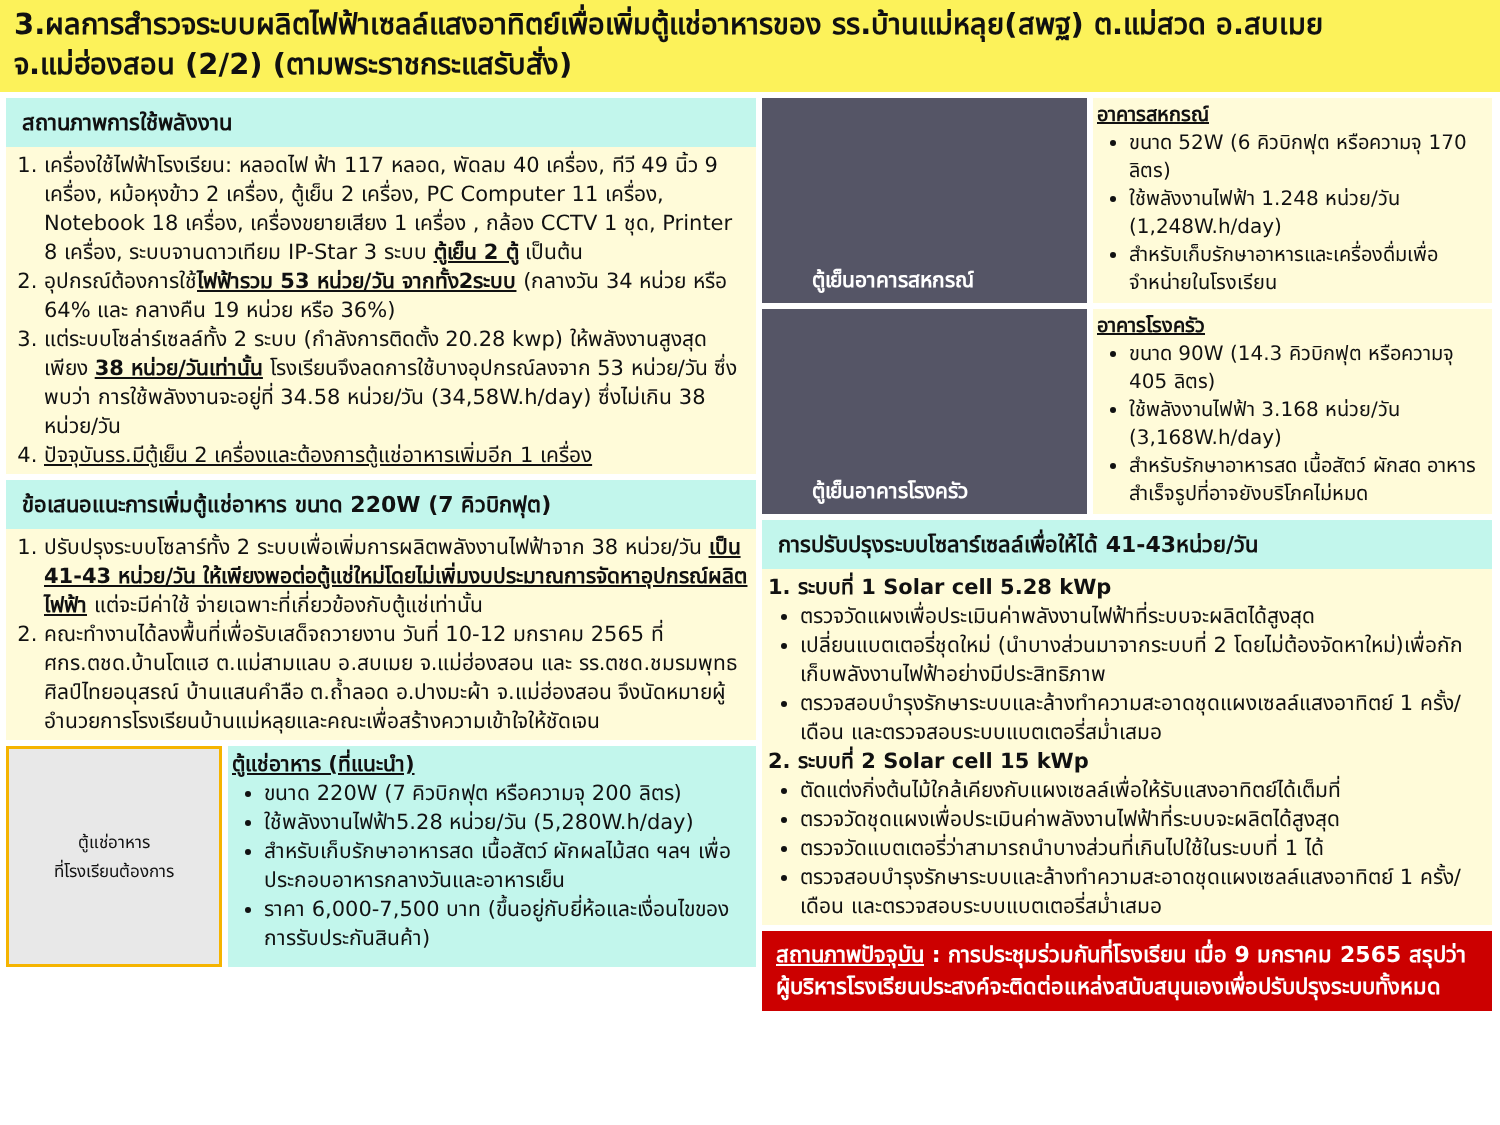3.ผลการสำรวจระบบผลิตไฟฟ้าเซลล์แสงอาทิตย์เพื่อเพิ่มตู้แช่อาหารของ รร.บ้านแม่หลุย(สพฐ) ต.แม่สวด อ.สบเมย จ.แม่ฮ่องสอน (2/2) (ตามพระราชกระแสรับสั่ง)
สถานภาพการใช้พลังงาน
1. เครื่องใช้ไฟฟ้าโรงเรียน: หลอดไฟ ฟ้า 117 หลอด, พัดลม 40 เครื่อง, ทีวี 49 นิ้ว 9 เครื่อง, หม้อหุงข้าว 2 เครื่อง, ตู้เย็น 2 เครื่อง, PC Computer 11 เครื่อง, Notebook 18 เครื่อง, เครื่องขยายเสียง 1 เครื่อง , กล้อง CCTV 1 ชุด, Printer 8 เครื่อง, ระบบจานดาวเทียม IP-Star 3 ระบบ ตู้เย็น 2 ตู้ เป็นต้น
2. อุปกรณ์ต้องการใช้ไฟฟ้ารวม 53 หน่วย/วัน จากทั้ง2ระบบ (กลางวัน 34 หน่วย หรือ 64% และ กลางคืน 19 หน่วย หรือ 36%)
3. แต่ระบบโซล่าร์เซลล์ทั้ง 2 ระบบ (กำลังการติดตั้ง 20.28 kwp) ให้พลังงานสูงสุดเพียง 38 หน่วย/วันเท่านั้น โรงเรียนจึงลดการใช้บางอุปกรณ์ลงจาก 53 หน่วย/วัน ซึ่งพบว่า การใช้พลังงานจะอยู่ที่ 34.58 หน่วย/วัน (34,58W.h/day) ซึ่งไม่เกิน 38 หน่วย/วัน
4. ปัจจุบันรร.มีตู้เย็น 2 เครื่องและต้องการตู้แช่อาหารเพิ่มอีก 1 เครื่อง
ข้อเสนอแนะการเพิ่มตู้แช่อาหาร ขนาด 220W (7 คิวบิกฟุต)
1. ปรับปรุงระบบโซลาร์ทั้ง 2 ระบบเพื่อเพิ่มการผลิตพลังงานไฟฟ้าจาก 38 หน่วย/วัน เป็น 41-43 หน่วย/วัน ให้เพียงพอต่อตู้แช่ใหม่โดยไม่เพิ่มงบประมาณการจัดหาอุปกรณ์ผลิตไฟฟ้า แต่จะมีค่าใช้ จ่ายเฉพาะที่เกี่ยวข้องกับตู้แช่เท่านั้น
2. คณะทำงานได้ลงพื้นที่เพื่อรับเสด็จถวายงาน วันที่ 10-12 มกราคม 2565 ที่ ศกร.ตชด.บ้านโตแฮ ต.แม่สามแลบ อ.สบเมย จ.แม่ฮ่องสอน และ รร.ตชด.ชมรมพุทธศิลป์ไทยอนุสรณ์ บ้านแสนคำลือ ต.ถ้ำลอด อ.ปางมะผ้า จ.แม่ฮ่องสอน จึงนัดหมายผู้อำนวยการโรงเรียนบ้านแม่หลุยและคณะเพื่อสร้างความเข้าใจให้ชัดเจน
ตู้แช่อาหาร
ที่โรงเรียนต้องการ
ตู้แช่อาหาร (ที่แนะนำ)
ขนาด 220W (7 คิวบิกฟุต หรือความจุ 200 ลิตร)
ใช้พลังงานไฟฟ้า5.28 หน่วย/วัน (5,280W.h/day)
สำหรับเก็บรักษาอาหารสด เนื้อสัตว์ ผักผลไม้สด ฯลฯ เพื่อประกอบอาหารกลางวันและอาหารเย็น
ราคา 6,000-7,500 บาท (ขึ้นอยู่กับยี่ห้อและเงื่อนไขของการรับประกันสินค้า)
ตู้เย็นอาคารสหกรณ์
อาคารสหกรณ์
ขนาด 52W (6 คิวบิกฟุต หรือความจุ 170 ลิตร)
ใช้พลังงานไฟฟ้า 1.248 หน่วย/วัน (1,248W.h/day)
สำหรับเก็บรักษาอาหารและเครื่องดื่มเพื่อจำหน่ายในโรงเรียน
ตู้เย็นอาคารโรงครัว
อาคารโรงครัว
ขนาด 90W (14.3 คิวบิกฟุต หรือความจุ 405 ลิตร)
ใช้พลังงานไฟฟ้า 3.168 หน่วย/วัน (3,168W.h/day)
สำหรับรักษาอาหารสด เนื้อสัตว์ ผักสด อาหารสำเร็จรูปที่อาจยังบริโภคไม่หมด
การปรับปรุงระบบโซลาร์เซลล์เพื่อให้ได้ 41-43หน่วย/วัน
1. ระบบที่ 1 Solar cell 5.28 kWp
ตรวจวัดแผงเพื่อประเมินค่าพลังงานไฟฟ้าที่ระบบจะผลิตได้สูงสุด
เปลี่ยนแบตเตอรี่ชุดใหม่ (นำบางส่วนมาจากระบบที่ 2 โดยไม่ต้องจัดหาใหม่)เพื่อกักเก็บพลังงานไฟฟ้าอย่างมีประสิทธิภาพ
ตรวจสอบบำรุงรักษาระบบและล้างทำความสะอาดชุดแผงเซลล์แสงอาทิตย์ 1 ครั้ง/เดือน และตรวจสอบระบบแบตเตอรี่สม่ำเสมอ
2. ระบบที่ 2 Solar cell 15 kWp
ตัดแต่งกิ่งต้นไม้ใกล้เคียงกับแผงเซลล์เพื่อให้รับแสงอาทิตย์ได้เต็มที่
ตรวจวัดชุดแผงเพื่อประเมินค่าพลังงานไฟฟ้าที่ระบบจะผลิตได้สูงสุด
ตรวจวัดแบตเตอรี่ว่าสามารถนำบางส่วนที่เกินไปใช้ในระบบที่ 1 ได้
ตรวจสอบบำรุงรักษาระบบและล้างทำความสะอาดชุดแผงเซลล์แสงอาทิตย์ 1 ครั้ง/เดือน และตรวจสอบระบบแบตเตอรี่สม่ำเสมอ
สถานภาพปัจจุบัน : การประชุมร่วมกันที่โรงเรียน เมื่อ 9 มกราคม 2565 สรุปว่าผู้บริหารโรงเรียนประสงค์จะติดต่อแหล่งสนับสนุนเองเพื่อปรับปรุงระบบทั้งหมด